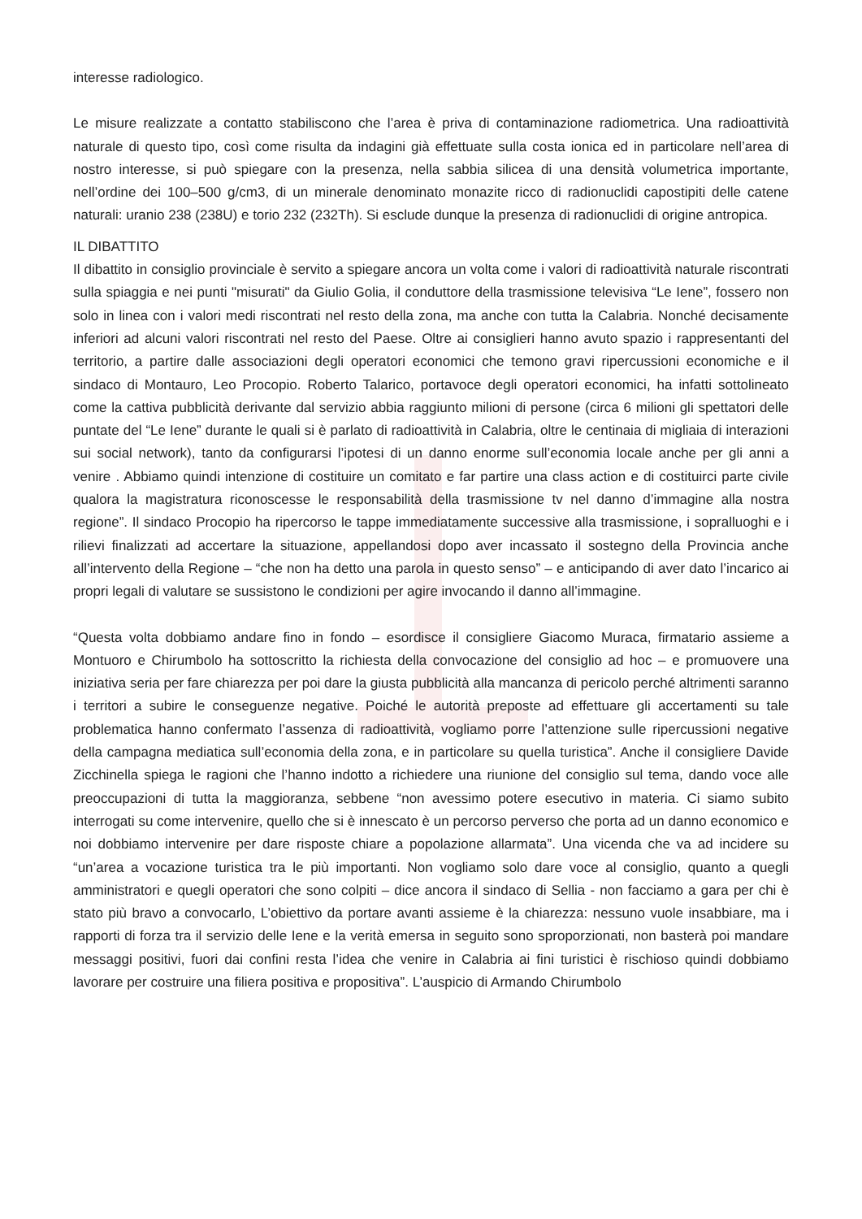interesse radiologico.
Le misure realizzate a contatto stabiliscono che l’area è priva di contaminazione radiometrica. Una radioattività naturale di questo tipo, così come risulta da indagini già effettuate sulla costa ionica ed in particolare nell’area di nostro interesse, si può spiegare con la presenza, nella sabbia silicea di una densità volumetrica importante, nell’ordine dei 100–500 g/cm3, di un minerale denominato monazite ricco di radionuclidi capostipiti delle catene naturali: uranio 238 (238U) e torio 232 (232Th). Si esclude dunque la presenza di radionuclidi di origine antropica.
IL DIBATTITO
Il dibattito in consiglio provinciale è servito a spiegare ancora un volta come i valori di radioattività naturale riscontrati sulla spiaggia e nei punti "misurati" da Giulio Golia, il conduttore della trasmissione televisiva “Le Iene”, fossero non solo in linea con i valori medi riscontrati nel resto della zona, ma anche con tutta la Calabria. Nonché decisamente inferiori ad alcuni valori riscontrati nel resto del Paese. Oltre ai consiglieri hanno avuto spazio i rappresentanti del territorio, a partire dalle associazioni degli operatori economici che temono gravi ripercussioni economiche e il sindaco di Montauro, Leo Procopio. Roberto Talarico, portavoce degli operatori economici, ha infatti sottolineato come la cattiva pubblicità derivante dal servizio abbia raggiunto milioni di persone (circa 6 milioni gli spettatori delle puntate del “Le Iene” durante le quali si è parlato di radioattività in Calabria, oltre le centinaia di migliaia di interazioni sui social network), tanto da configurarsi l’ipotesi di un danno enorme sull’economia locale anche per gli anni a venire . Abbiamo quindi intenzione di costituire un comitato e far partire una class action e di costituirci parte civile qualora la magistratura riconoscesse le responsabilità della trasmissione tv nel danno d’immagine alla nostra regione”. Il sindaco Procopio ha ripercorso le tappe immediatamente successive alla trasmissione, i sopralluoghi e i rilievi finalizzati ad accertare la situazione, appellandosi dopo aver incassato il sostegno della Provincia anche all’intervento della Regione – “che non ha detto una parola in questo senso” – e anticipando di aver dato l’incarico ai propri legali di valutare se sussistono le condizioni per agire invocando il danno all’immagine.
“Questa volta dobbiamo andare fino in fondo – esordisce il consigliere Giacomo Muraca, firmatario assieme a Montuoro e Chirumbolo ha sottoscritto la richiesta della convocazione del consiglio ad hoc – e promuovere una iniziativa seria per fare chiarezza per poi dare la giusta pubblicità alla mancanza di pericolo perché altrimenti saranno i territori a subire le conseguenze negative. Poiché le autorità preposte ad effettuare gli accertamenti su tale problematica hanno confermato l’assenza di radioattività, vogliamo porre l’attenzione sulle ripercussioni negative della campagna mediatica sull’economia della zona, e in particolare su quella turistica”. Anche il consigliere Davide Zicchinella spiega le ragioni che l’hanno indotto a richiedere una riunione del consiglio sul tema, dando voce alle preoccupazioni di tutta la maggioranza, sebbene “non avessimo potere esecutivo in materia. Ci siamo subito interrogati su come intervenire, quello che si è innescato è un percorso perverso che porta ad un danno economico e noi dobbiamo intervenire per dare risposte chiare a popolazione allarmata”. Una vicenda che va ad incidere su “un’area a vocazione turistica tra le più importanti. Non vogliamo solo dare voce al consiglio, quanto a quegli amministratori e quegli operatori che sono colpiti – dice ancora il sindaco di Sellia - non facciamo a gara per chi è stato più bravo a convocarlo, L’obiettivo da portare avanti assieme è la chiarezza: nessuno vuole insabbiare, ma i rapporti di forza tra il servizio delle Iene e la verità emersa in seguito sono sproporzionati, non basterà poi mandare messaggi positivi, fuori dai confini resta l’idea che venire in Calabria ai fini turistici è rischioso quindi dobbiamo lavorare per costruire una filiera positiva e propositiva”. L’auspicio di Armando Chirumbolo